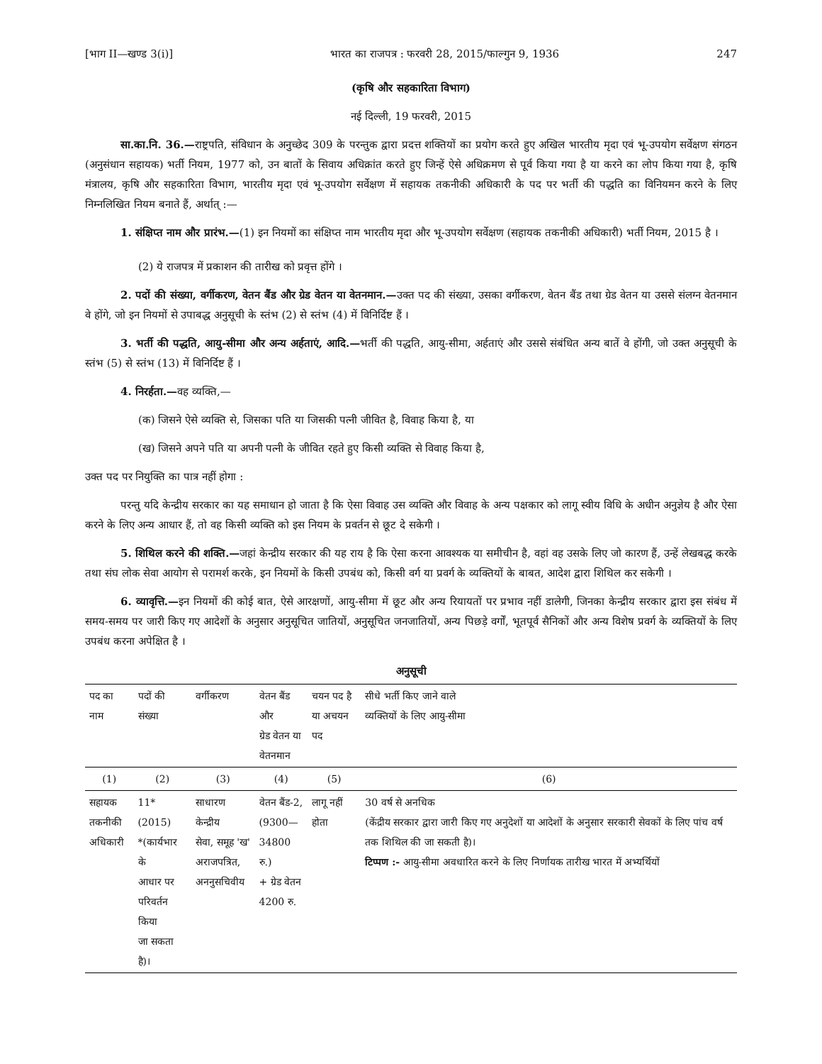[भाग II—खण्ड 3(i)] भारत का राजपत्र : फरवरी 28, 2015/फाल्गुन 9, 1936 247
(कृषि और सहकारिता विभाग)
नई दिल्ली, 19 फरवरी, 2015
सा.का.नि. 36.—राष्ट्रपति, संविधान के अनुच्छेद 309 के परन्तुक द्वारा प्रदत्त शक्तियों का प्रयोग करते हुए अखिल भारतीय मृदा एवं भू-उपयोग सर्वेक्षण संगठन (अनुसंधान सहायक) भर्ती नियम, 1977 को, उन बातों के सिवाय अधिक्रांत करते हुए जिन्हें ऐसे अधिक्रमण से पूर्व किया गया है या करने का लोप किया गया है, कृषि मंत्रालय, कृषि और सहकारिता विभाग, भारतीय मृदा एवं भू-उपयोग सर्वेक्षण में सहायक तकनीकी अधिकारी के पद पर भर्ती की पद्धति का विनियमन करने के लिए निम्नलिखित नियम बनाते हैं, अर्थात् :—
1. संक्षिप्त नाम और प्रारंभ.—(1) इन नियमों का संक्षिप्त नाम भारतीय मृदा और भू-उपयोग सर्वेक्षण (सहायक तकनीकी अधिकारी) भर्ती नियम, 2015 है ।
(2) ये राजपत्र में प्रकाशन की तारीख को प्रवृत्त होंगे ।
2. पदों की संख्या, वर्गीकरण, वेतन बैंड और ग्रेड वेतन या वेतनमान.—उक्त पद की संख्या, उसका वर्गीकरण, वेतन बैंड तथा ग्रेड वेतन या उससे संलग्न वेतनमान वे होंगे, जो इन नियमों से उपाबद्ध अनुसूची के स्तंभ (2) से स्तंभ (4) में विनिर्दिष्ट हैं ।
3. भर्ती की पद्धति, आयु-सीमा और अन्य अर्हताएं, आदि.—भर्ती की पद्धति, आयु-सीमा, अर्हताएं और उससे संबंधित अन्य बातें वे होंगी, जो उक्त अनुसूची के स्तंभ (5) से स्तंभ (13) में विनिर्दिष्ट हैं ।
4. निरर्हता.—वह व्यक्ति,—
(क) जिसने ऐसे व्यक्ति से, जिसका पति या जिसकी पत्नी जीवित है, विवाह किया है, या
(ख) जिसने अपने पति या अपनी पत्नी के जीवित रहते हुए किसी व्यक्ति से विवाह किया है,
उक्त पद पर नियुक्ति का पात्र नहीं होगा :
परन्तु यदि केन्द्रीय सरकार का यह समाधान हो जाता है कि ऐसा विवाह उस व्यक्ति और विवाह के अन्य पक्षकार को लागू स्वीय विधि के अधीन अनुज्ञेय है और ऐसा करने के लिए अन्य आधार हैं, तो वह किसी व्यक्ति को इस नियम के प्रवर्तन से छूट दे सकेगी ।
5. शिथिल करने की शक्ति.—जहां केन्द्रीय सरकार की यह राय है कि ऐसा करना आवश्यक या समीचीन है, वहां वह उसके लिए जो कारण हैं, उन्हें लेखबद्ध करके तथा संघ लोक सेवा आयोग से परामर्श करके, इन नियमों के किसी उपबंध को, किसी वर्ग या प्रवर्ग के व्यक्तियों के बाबत, आदेश द्वारा शिथिल कर सकेगी ।
6. व्यावृत्ति.—इन नियमों की कोई बात, ऐसे आरक्षणों, आयु-सीमा में छूट और अन्य रियायतों पर प्रभाव नहीं डालेगी, जिनका केन्द्रीय सरकार द्वारा इस संबंध में समय-समय पर जारी किए गए आदेशों के अनुसार अनुसूचित जातियों, अनुसूचित जनजातियों, अन्य पिछड़े वर्गों, भूतपूर्व सैनिकों और अन्य विशेष प्रवर्ग के व्यक्तियों के लिए उपबंध करना अपेक्षित है ।
अनुसूची
| पद का नाम | पदों की संख्या | वर्गीकरण | वेतन बैंड और ग्रेड वेतन या वेतनमान | चयन पद है या अचयन पद | सीधे भर्ती किए जाने वाले व्यक्तियों के लिए आयु-सीमा |
| --- | --- | --- | --- | --- | --- |
| (1) | (2) | (3) | (4) | (5) | (6) |
| सहायक तकनीकी अधिकारी | 11* (2015) *(कार्यभार के आधार पर परिवर्तन किया जा सकता है)। | साधारण केन्द्रीय सेवा, समूह 'ख' अराजपत्रित, अननुसचिवीय | वेतन बैंड-2, (9300— 34800 रु.) + ग्रेड वेतन 4200 रु. | लागू नहीं होता | 30 वर्ष से अनधिक (केंद्रीय सरकार द्वारा जारी किए गए अनुदेशों या आदेशों के अनुसार सरकारी सेवकों के लिए पांच वर्ष तक शिथिल की जा सकती है)। टिप्पण :- आयु-सीमा अवधारित करने के लिए निर्णायक तारीख भारत में अभ्यर्थियों |